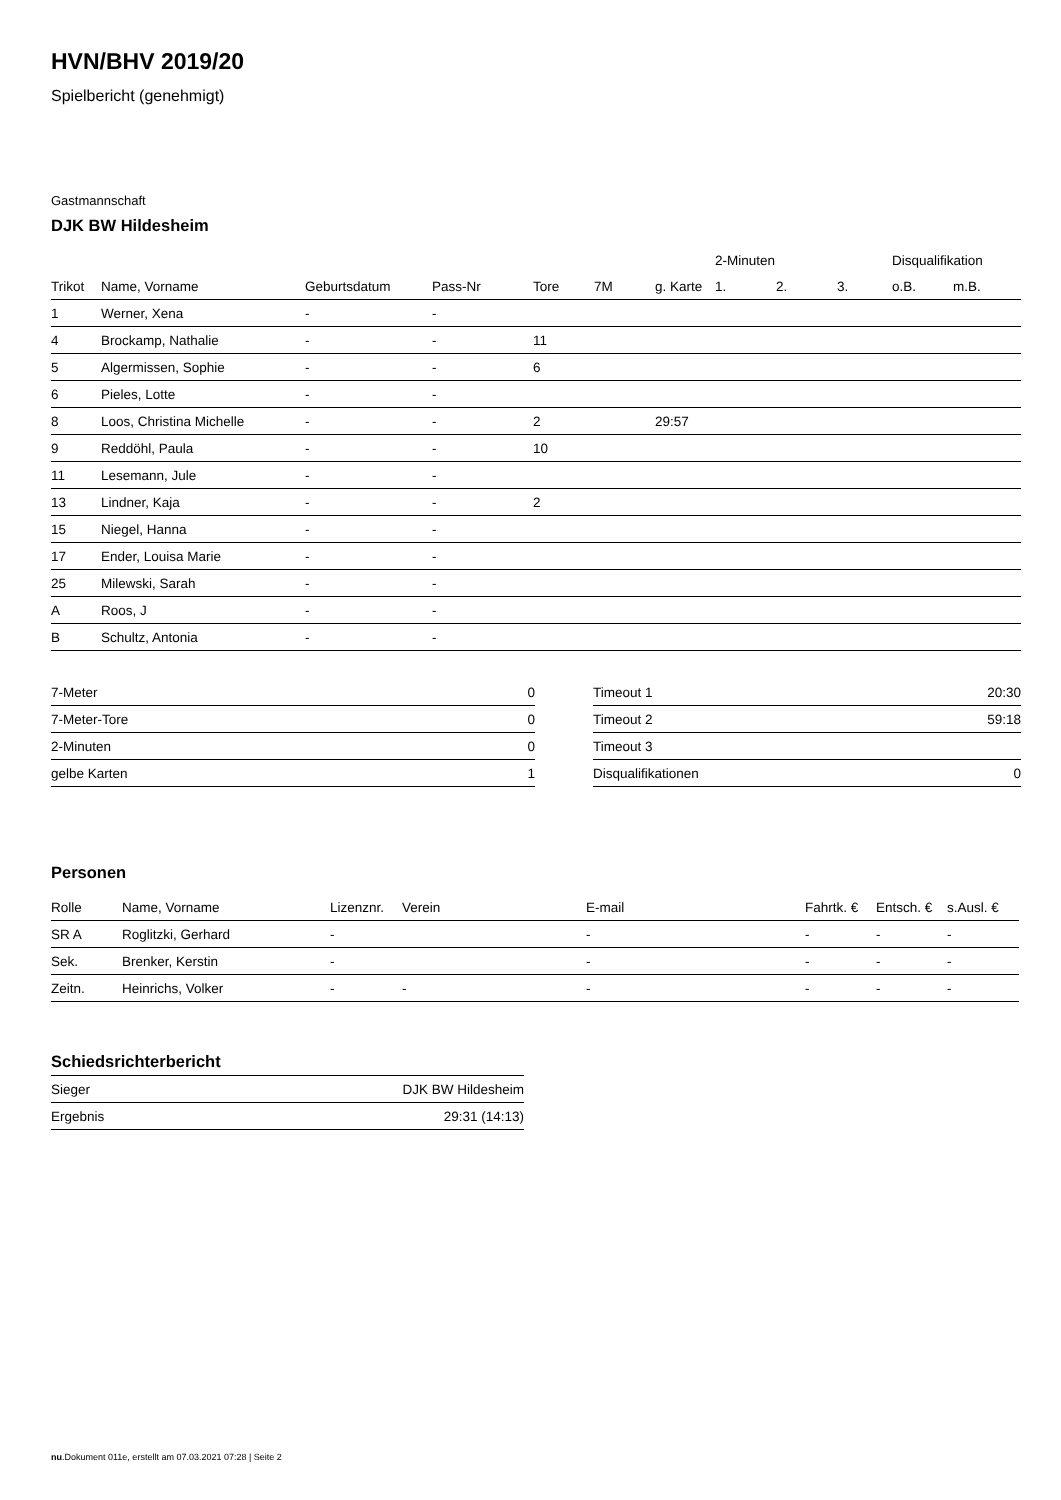HVN/BHV 2019/20
Spielbericht (genehmigt)
Gastmannschaft
DJK BW Hildesheim
| | | | | | | | 2-Minuten | | | Disqualifikation | |
| --- | --- | --- | --- | --- | --- | --- | --- | --- | --- | --- | --- |
| Trikot | Name, Vorname | Geburtsdatum | Pass-Nr | Tore | 7M | g. Karte | 1. | 2. | 3. | o.B. | m.B. |
| 1 | Werner, Xena | - | - | | | | | | | | |
| 4 | Brockamp, Nathalie | - | - | 11 | | | | | | | |
| 5 | Algermissen, Sophie | - | - | 6 | | | | | | | |
| 6 | Pieles, Lotte | - | - | | | | | | | | |
| 8 | Loos, Christina Michelle | - | - | 2 | | 29:57 | | | | | |
| 9 | Reddöhl, Paula | - | - | 10 | | | | | | | |
| 11 | Lesemann, Jule | - | - | | | | | | | | |
| 13 | Lindner, Kaja | - | - | 2 | | | | | | | |
| 15 | Niegel, Hanna | - | - | | | | | | | | |
| 17 | Ender, Louisa Marie | - | - | | | | | | | | |
| 25 | Milewski, Sarah | - | - | | | | | | | | |
| A | Roos, J | - | - | | | | | | | | |
| B | Schultz, Antonia | - | - | | | | | | | | |
| 7-Meter | 0 |
| 7-Meter-Tore | 0 |
| 2-Minuten | 0 |
| gelbe Karten | 1 |
| Timeout 1 | 20:30 |
| Timeout 2 | 59:18 |
| Timeout 3 | |
| Disqualifikationen | 0 |
Personen
| Rolle | Name, Vorname | Lizenznr. | Verein | E-mail | Fahrtk. € | Entsch. € | s.Ausl. € |
| --- | --- | --- | --- | --- | --- | --- | --- |
| SR A | Roglitzki, Gerhard | - | | - | - | - | - |
| Sek. | Brenker, Kerstin | - | | - | - | - | - |
| Zeitn. | Heinrichs, Volker | - | - | - | - | - | - |
Schiedsrichterbericht
| Sieger | DJK BW Hildesheim |
| Ergebnis | 29:31 (14:13) |
nu.Dokument 011e, erstellt am 07.03.2021 07:28 | Seite 2